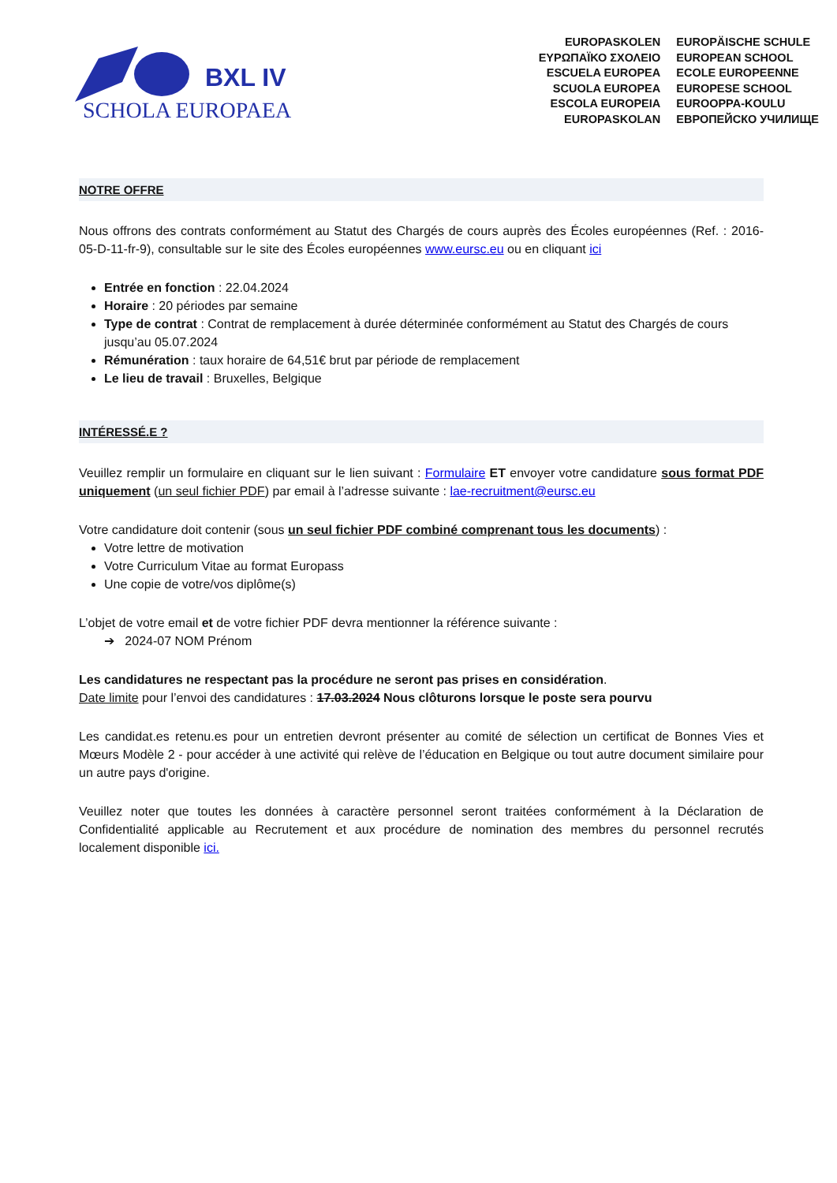BXL IV
SCHOLA EUROPAEA
EUROPASKOLEN
EUROPÄISCHE SCHULE
ΕΥΡΩΠΑΪΚΟ ΣΧΟΛΕΙΟ
EUROPEAN SCHOOL
ESCUELA EUROPEA
ECOLE EUROPEENNE
SCUOLA EUROPEA
EUROPESE SCHOOL
ESCOLA EUROPEIA
EUROOPPA-KOULU
EUROPASKOLAN
ЕВРОПЕЙСКО УЧИЛИЩЕ
NOTRE OFFRE
Nous offrons des contrats conformément au Statut des Chargés de cours auprès des Écoles européennes (Ref. : 2016-05-D-11-fr-9), consultable sur le site des Écoles européennes www.eursc.eu ou en cliquant ici
Entrée en fonction : 22.04.2024
Horaire : 20 périodes par semaine
Type de contrat : Contrat de remplacement à durée déterminée conformément au Statut des Chargés de cours jusqu’au 05.07.2024
Rémunération : taux horaire de 64,51€ brut par période de remplacement
Le lieu de travail : Bruxelles, Belgique
INTÉRESSÉ.E ?
Veuillez remplir un formulaire en cliquant sur le lien suivant : Formulaire ET envoyer votre candidature sous format PDF uniquement (un seul fichier PDF) par email à l’adresse suivante : lae-recruitment@eursc.eu
Votre candidature doit contenir (sous un seul fichier PDF combiné comprenant tous les documents) :
Votre lettre de motivation
Votre Curriculum Vitae au format Europass
Une copie de votre/vos diplôme(s)
L’objet de votre email et de votre fichier PDF devra mentionner la référence suivante :
➔ 2024-07 NOM Prénom
Les candidatures ne respectant pas la procédure ne seront pas prises en considération.
Date limite pour l’envoi des candidatures : 17.03.2024 Nous clôturons lorsque le poste sera pourvu
Les candidat.es retenu.es pour un entretien devront présenter au comité de sélection un certificat de Bonnes Vies et Mœurs Modèle 2 - pour accéder à une activité qui relève de l’éducation en Belgique ou tout autre document similaire pour un autre pays d'origine.
Veuillez noter que toutes les données à caractère personnel seront traitées conformément à la Déclaration de Confidentialité applicable au Recrutement et aux procédure de nomination des membres du personnel recrutés localement disponible ici.